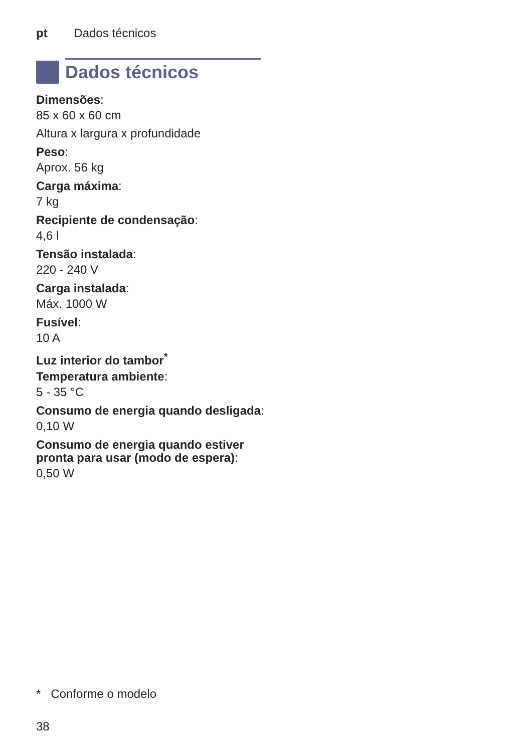pt Dados técnicos
Dados técnicos
Dimensões:
85 x 60 x 60 cm
Altura x largura x profundidade
Peso:
Aprox. 56 kg
Carga máxima:
7 kg
Recipiente de condensação:
4,6 l
Tensão instalada:
220 - 240 V
Carga instalada:
Máx. 1000 W
Fusível:
10 A
Luz interior do tambor<sup>*</sup>
Temperatura ambiente:
5 - 35 °C
Consumo de energia quando desligada:
0,10 W
Consumo de energia quando estiver pronta para usar (modo de espera):
0,50 W
* Conforme o modelo
38